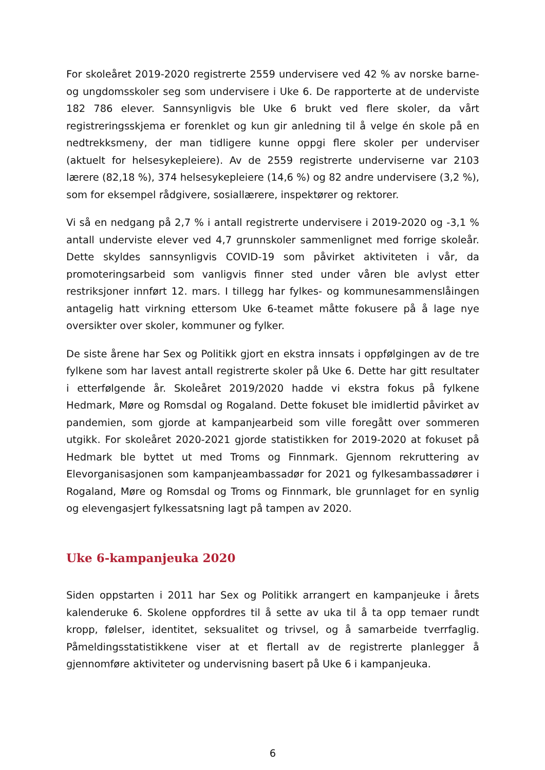For skoleåret 2019-2020 registrerte 2559 undervisere ved 42 % av norske barne- og ungdomsskoler seg som undervisere i Uke 6. De rapporterte at de underviste 182 786 elever. Sannsynligvis ble Uke 6 brukt ved flere skoler, da vårt registreringsskjema er forenklet og kun gir anledning til å velge én skole på en nedtrekksmeny, der man tidligere kunne oppgi flere skoler per underviser (aktuelt for helsesykepleiere). Av de 2559 registrerte underviserne var 2103 lærere (82,18 %), 374 helsesykepleiere (14,6 %) og 82 andre undervisere (3,2 %), som for eksempel rådgivere, sosiallærere, inspektører og rektorer.
Vi så en nedgang på 2,7 % i antall registrerte undervisere i 2019-2020 og -3,1 % antall underviste elever ved 4,7 grunnskoler sammenlignet med forrige skoleår. Dette skyldes sannsynligvis COVID-19 som påvirket aktiviteten i vår, da promoteringsarbeid som vanligvis finner sted under våren ble avlyst etter restriksjoner innført 12. mars. I tillegg har fylkes- og kommunesammenslåingen antagelig hatt virkning ettersom Uke 6-teamet måtte fokusere på å lage nye oversikter over skoler, kommuner og fylker.
De siste årene har Sex og Politikk gjort en ekstra innsats i oppfølgingen av de tre fylkene som har lavest antall registrerte skoler på Uke 6. Dette har gitt resultater i etterfølgende år. Skoleåret 2019/2020 hadde vi ekstra fokus på fylkene Hedmark, Møre og Romsdal og Rogaland. Dette fokuset ble imidlertid påvirket av pandemien, som gjorde at kampanjearbeid som ville foregått over sommeren utgikk. For skoleåret 2020-2021 gjorde statistikken for 2019-2020 at fokuset på Hedmark ble byttet ut med Troms og Finnmark. Gjennom rekruttering av Elevorganisasjonen som kampanjeambassadør for 2021 og fylkesambassadører i Rogaland, Møre og Romsdal og Troms og Finnmark, ble grunnlaget for en synlig og elevengasjert fylkessatsning lagt på tampen av 2020.
Uke 6-kampanjeuka 2020
Siden oppstarten i 2011 har Sex og Politikk arrangert en kampanjeuke i årets kalenderuke 6. Skolene oppfordres til å sette av uka til å ta opp temaer rundt kropp, følelser, identitet, seksualitet og trivsel, og å samarbeide tverrfaglig. Påmeldingsstatistikkene viser at et flertall av de registrerte planlegger å gjennomføre aktiviteter og undervisning basert på Uke 6 i kampanjeuka.
6